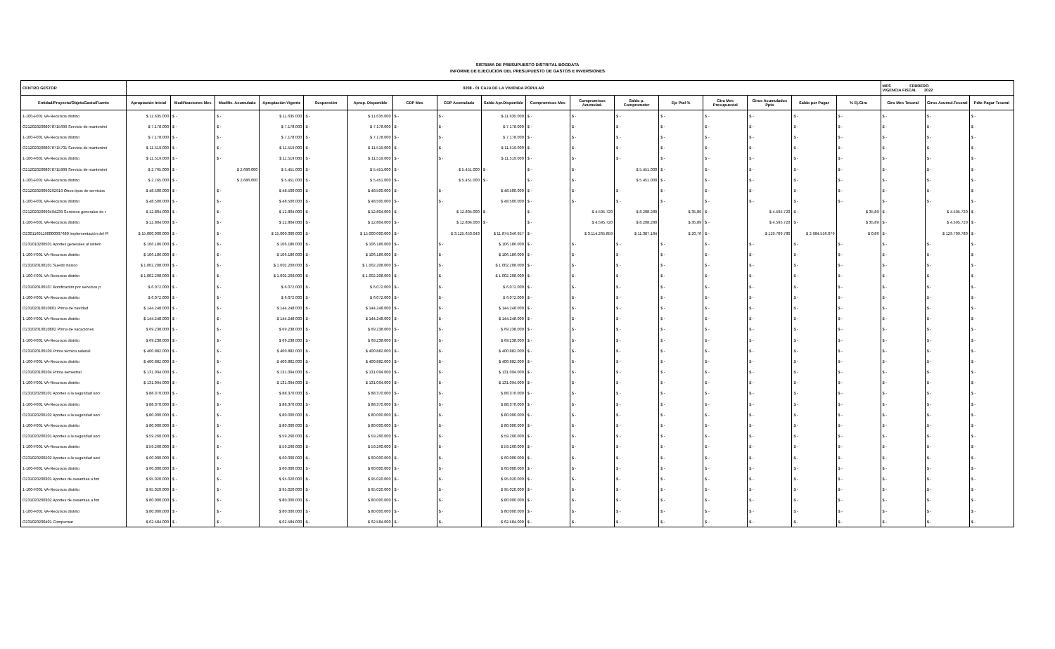SISTEMA DE PRESUPUESTO DISTRITAL BOGDATA
INFORME DE EJECUCION DEL PRESUPUESTO DE GASTOS E INVERSIONES
| CENTRO GESTOR | 0208 - 01 CAJA DE LA VIVIENDA POPULAR | | | | | | | | | | | | | | | | | MES FEBRERO VIGENCIA FISCAL 2022 | | |
| --- | --- | --- | --- | --- | --- | --- | --- | --- | --- | --- | --- | --- | --- | --- | --- | --- | --- | --- | --- | --- |
| Entidad/Proyecto/ObjetoGasto/Fuente | Apropiación Inicial | Modificaciones Mes | Modific. Acumulado | Apropiación Vigente | Suspensión | Aprop. Disponible | CDP Mes | CDP Acumulado | Saldo Apr.Disponible | Compromisos Mes | Compromisos Acumulad. | Saldo p. Comprometer | Eje Ptal % | Giro Mes Presupuestal | Giros Acumulados Ppto | Saldo por Pagar | % Ej.Giro | Giro Mes Tesoral | Giros Acumul.Tesoral | Pdte Pagar Tesoral |
| 1-100-F001 VA-Recursos distrito | $ 11.635.000 | $ - | $ - | $ 11.635.000 | $ - | $ 11.635.000 | $ - | $ - | $ 11.635.000 | $ - | $ - | $ - | $ - | $ - | $ - | $ - | $ - | $ - | $ - | $ - |
| O21202020080787156​99 Servicio de mantenimi | $ 7.178.000 | $ - | $ - | $ 7.178.000 | $ - | $ 7.178.000 | $ - | $ - | $ 7.178.000 | $ - | $ - | $ - | $ - | $ - | $ - | $ - | $ - | $ - | $ - | $ - |
| 1-100-F001 VA-Recursos distrito | $ 7.178.000 | $ - | $ - | $ 7.178.000 | $ - | $ 7.178.000 | $ - | $ - | $ 7.178.000 | $ - | $ - | $ - | $ - | $ - | $ - | $ - | $ - | $ - | $ - | $ - |
| O2120202008078715701 Servicio de mantenimi | $ 11.519.000 | $ - | $ - | $ 11.519.000 | $ - | $ 11.519.000 | $ - | $ - | $ 11.519.000 | $ - | $ - | $ - | $ - | $ - | $ - | $ - | $ - | $ - | $ - | $ - |
| 1-100-F001 VA-Recursos distrito | $ 11.519.000 | $ - | $ - | $ 11.519.000 | $ - | $ 11.519.000 | $ - | $ - | $ 11.519.000 | $ - | $ - | $ - | $ - | $ - | $ - | $ - | $ - | $ - | $ - | $ - |
| O2120202008078715999 Servicio de mantenimi | $ 2.765.000 | $ - | $ 2.686.000 | $ 5.451.000 | $ - | $ 5.451.000 | $ - | $ 5.451.000 | $ - | $ - | $ - | $ 5.451.000 | $ - | $ - | $ - | $ - | $ - | $ - | $ - | $ - |
| 1-100-F001 VA-Recursos distrito | $ 2.765.000 | $ - | $ 2.686.000 | $ 5.451.000 | $ - | $ 5.451.000 | $ - | $ 5.451.000 | $ - | $ - | $ - | $ 5.451.000 | $ - | $ - | $ - | $ - | $ - | $ - | $ - | $ - |
| O212020200902​92919 Otros tipos de servicios | $ 48.500.000 | $ - | $ - | $ 48.500.000 | $ - | $ 48.500.000 | $ - | $ - | $ 48.500.000 | $ - | $ - | $ - | $ - | $ - | $ - | $ - | $ - | $ - | $ - | $ - |
| 1-100-F001 VA-Recursos distrito | $ 48.500.000 | $ - | $ - | $ 48.500.000 | $ - | $ 48.500.000 | $ - | $ - | $ 48.500.000 | $ - | $ - | $ - | $ - | $ - | $ - | $ - | $ - | $ - | $ - | $ - |
| O212020200904​94239 Servicios generales de r | $ 12.804.000 | $ - | $ - | $ 12.804.000 | $ - | $ 12.804.000 | $ - | $ 12.804.000 | $ - | $ - | $ 4.595.720 | $ 8.208.280 | $ 35,89 | $ - | $ 4.595.720 | $ - | $ 35,89 | $ - | $ 4.595.720 | $ - |
| 1-100-F001 VA-Recursos distrito | $ 12.804.000 | $ - | $ - | $ 12.804.000 | $ - | $ 12.804.000 | $ - | $ 12.804.000 | $ - | $ - | $ 4.595.720 | $ 8.208.280 | $ 35,89 | $ - | $ 4.595.720 | $ - | $ 35,89 | $ - | $ 4.595.720 | $ - |
| O2301160119000000​7680 Implementación del Pl | $ 15.000.000.000 | $ - | $ - | $ 15.000.000.000 | $ - | $ 15.000.000.000 | $ - | $ 3.125.653.043 | $ 11.874.346.957 | $ - | $ 3.114.265.859 | $ 11.387.184 | $ 20,76 | $ - | $ 129.709.780 | $ 2.984.556.079 | $ 0,86 | $ - | $ 129.709.780 | $ - |
| O231010200501 Aportes generales al sistem | $ 106.186.000 | $ - | $ - | $ 106.186.000 | $ - | $ 106.186.000 | $ - | $ - | $ 106.186.000 | $ - | $ - | $ - | $ - | $ - | $ - | $ - | $ - | $ - | $ - | $ - |
| 1-100-F001 VA-Recursos distrito | $ 106.186.000 | $ - | $ - | $ 106.186.000 | $ - | $ 106.186.000 | $ - | $ - | $ 106.186.000 | $ - | $ - | $ - | $ - | $ - | $ - | $ - | $ - | $ - | $ - | $ - |
| O231020100101 Sueldo básico | $ 1.002.208.000 | $ - | $ - | $ 1.002.208.000 | $ - | $ 1.002.208.000 | $ - | $ - | $ 1.002.208.000 | $ - | $ - | $ - | $ - | $ - | $ - | $ - | $ - | $ - | $ - | $ - |
| 1-100-F001 VA-Recursos distrito | $ 1.002.208.000 | $ - | $ - | $ 1.002.208.000 | $ - | $ 1.002.208.000 | $ - | $ - | $ 1.002.208.000 | $ - | $ - | $ - | $ - | $ - | $ - | $ - | $ - | $ - | $ - | $ - |
| O231020100107 Bonificación por servicios p | $ 6.072.000 | $ - | $ - | $ 6.072.000 | $ - | $ 6.072.000 | $ - | $ - | $ 6.072.000 | $ - | $ - | $ - | $ - | $ - | $ - | $ - | $ - | $ - | $ - | $ - |
| 1-100-F001 VA-Recursos distrito | $ 6.072.000 | $ - | $ - | $ 6.072.000 | $ - | $ 6.072.000 | $ - | $ - | $ 6.072.000 | $ - | $ - | $ - | $ - | $ - | $ - | $ - | $ - | $ - | $ - | $ - |
| O23102010010801 Prima de navidad | $ 144.248.000 | $ - | $ - | $ 144.248.000 | $ - | $ 144.248.000 | $ - | $ - | $ 144.248.000 | $ - | $ - | $ - | $ - | $ - | $ - | $ - | $ - | $ - | $ - | $ - |
| 1-100-F001 VA-Recursos distrito | $ 144.248.000 | $ - | $ - | $ 144.248.000 | $ - | $ 144.248.000 | $ - | $ - | $ 144.248.000 | $ - | $ - | $ - | $ - | $ - | $ - | $ - | $ - | $ - | $ - | $ - |
| O23102010010802 Prima de vacaciones | $ 69.238.000 | $ - | $ - | $ 69.238.000 | $ - | $ 69.238.000 | $ - | $ - | $ 69.238.000 | $ - | $ - | $ - | $ - | $ - | $ - | $ - | $ - | $ - | $ - | $ - |
| 1-100-F001 VA-Recursos distrito | $ 69.238.000 | $ - | $ - | $ 69.238.000 | $ - | $ 69.238.000 | $ - | $ - | $ 69.238.000 | $ - | $ - | $ - | $ - | $ - | $ - | $ - | $ - | $ - | $ - | $ - |
| O231020100109 Prima técnica salarial | $ 400.882.000 | $ - | $ - | $ 400.882.000 | $ - | $ 400.882.000 | $ - | $ - | $ 400.882.000 | $ - | $ - | $ - | $ - | $ - | $ - | $ - | $ - | $ - | $ - | $ - |
| 1-100-F001 VA-Recursos distrito | $ 400.882.000 | $ - | $ - | $ 400.882.000 | $ - | $ 400.882.000 | $ - | $ - | $ 400.882.000 | $ - | $ - | $ - | $ - | $ - | $ - | $ - | $ - | $ - | $ - | $ - |
| O231020100204 Prima semestral | $ 131.094.000 | $ - | $ - | $ 131.094.000 | $ - | $ 131.094.000 | $ - | $ - | $ 131.094.000 | $ - | $ - | $ - | $ - | $ - | $ - | $ - | $ - | $ - | $ - | $ - |
| 1-100-F001 VA-Recursos distrito | $ 131.094.000 | $ - | $ - | $ 131.094.000 | $ - | $ 131.094.000 | $ - | $ - | $ 131.094.000 | $ - | $ - | $ - | $ - | $ - | $ - | $ - | $ - | $ - | $ - | $ - |
| O231020200101 Aportes a la seguridad soci | $ 88.370.000 | $ - | $ - | $ 88.370.000 | $ - | $ 88.370.000 | $ - | $ - | $ 88.370.000 | $ - | $ - | $ - | $ - | $ - | $ - | $ - | $ - | $ - | $ - | $ - |
| 1-100-F001 VA-Recursos distrito | $ 88.370.000 | $ - | $ - | $ 88.370.000 | $ - | $ 88.370.000 | $ - | $ - | $ 88.370.000 | $ - | $ - | $ - | $ - | $ - | $ - | $ - | $ - | $ - | $ - | $ - |
| O231020200102 Aportes a la seguridad soci | $ 80.000.000 | $ - | $ - | $ 80.000.000 | $ - | $ 80.000.000 | $ - | $ - | $ 80.000.000 | $ - | $ - | $ - | $ - | $ - | $ - | $ - | $ - | $ - | $ - | $ - |
| 1-100-F001 VA-Recursos distrito | $ 80.000.000 | $ - | $ - | $ 80.000.000 | $ - | $ 80.000.000 | $ - | $ - | $ 80.000.000 | $ - | $ - | $ - | $ - | $ - | $ - | $ - | $ - | $ - | $ - | $ - |
| O231020200201 Aportes a la seguridad soci | $ 59.260.000 | $ - | $ - | $ 59.260.000 | $ - | $ 59.260.000 | $ - | $ - | $ 59.260.000 | $ - | $ - | $ - | $ - | $ - | $ - | $ - | $ - | $ - | $ - | $ - |
| 1-100-F001 VA-Recursos distrito | $ 59.260.000 | $ - | $ - | $ 59.260.000 | $ - | $ 59.260.000 | $ - | $ - | $ 59.260.000 | $ - | $ - | $ - | $ - | $ - | $ - | $ - | $ - | $ - | $ - | $ - |
| O231020200202 Aportes a la seguridad soci | $ 60.000.000 | $ - | $ - | $ 60.000.000 | $ - | $ 60.000.000 | $ - | $ - | $ 60.000.000 | $ - | $ - | $ - | $ - | $ - | $ - | $ - | $ - | $ - | $ - | $ - |
| 1-100-F001 VA-Recursos distrito | $ 60.000.000 | $ - | $ - | $ 60.000.000 | $ - | $ 60.000.000 | $ - | $ - | $ 60.000.000 | $ - | $ - | $ - | $ - | $ - | $ - | $ - | $ - | $ - | $ - | $ - |
| O231020200301 Aportes de cesantías a fon | $ 95.020.000 | $ - | $ - | $ 95.020.000 | $ - | $ 95.020.000 | $ - | $ - | $ 95.020.000 | $ - | $ - | $ - | $ - | $ - | $ - | $ - | $ - | $ - | $ - | $ - |
| 1-100-F001 VA-Recursos distrito | $ 95.020.000 | $ - | $ - | $ 95.020.000 | $ - | $ 95.020.000 | $ - | $ - | $ 95.020.000 | $ - | $ - | $ - | $ - | $ - | $ - | $ - | $ - | $ - | $ - | $ - |
| O231020200302 Aportes de cesantías a fon | $ 80.000.000 | $ - | $ - | $ 80.000.000 | $ - | $ 80.000.000 | $ - | $ - | $ 80.000.000 | $ - | $ - | $ - | $ - | $ - | $ - | $ - | $ - | $ - | $ - | $ - |
| 1-100-F001 VA-Recursos distrito | $ 80.000.000 | $ - | $ - | $ 80.000.000 | $ - | $ 80.000.000 | $ - | $ - | $ 80.000.000 | $ - | $ - | $ - | $ - | $ - | $ - | $ - | $ - | $ - | $ - | $ - |
| O231020200401 Compensar | $ 62.584.000 | $ - | $ - | $ 62.584.000 | $ - | $ 62.584.000 | $ - | $ - | $ 62.584.000 | $ - | $ - | $ - | $ - | $ - | $ - | $ - | $ - | $ - | $ - | $ - |